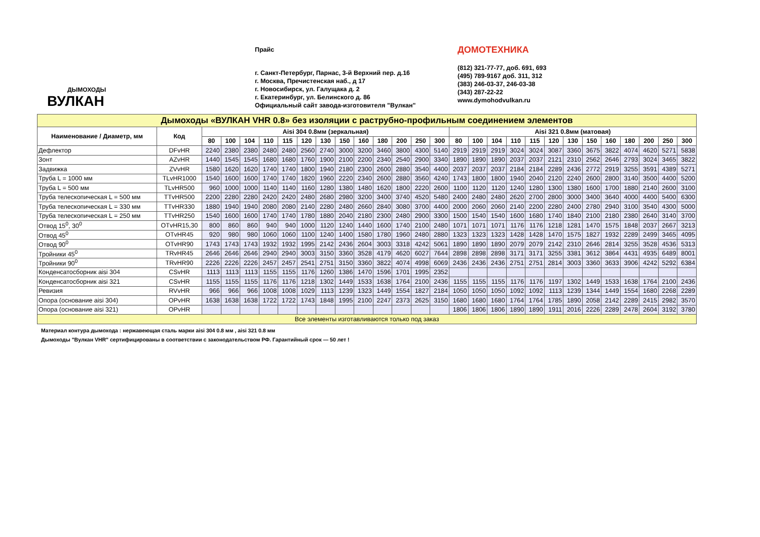ДЫМОХОДЫ
ВУЛКАН
Прайс
г. Санкт-Петербург, Парнас, 3-й Верхний пер. д.16
г. Москва, Пречистенская наб., д 17
г. Новосибирск, ул. Галущака д. 2
г. Екатеринбург, ул. Белинского д. 86
Официальный сайт завода-изготовителя "Вулкан"
ДОМОТЕХНИКА
(812) 321-77-77, доб. 691, 693
(495) 789-9167 доб. 311, 312
(383) 246-03-37, 246-03-38
(343) 287-22-22
www.dymohodvulkan.ru
| Дымоходы «ВУЛКАН VHR 0.8» без изоляции с раструбно-профильным соединением элементов | | | | | | | | | | | | | | | | | | | | | | | | | | | |
| --- | --- | --- | --- | --- | --- | --- | --- | --- | --- | --- | --- | --- | --- | --- | --- | --- | --- | --- | --- | --- | --- | --- | --- | --- | --- | --- | --- |
| Наименование / Диаметр, мм | Код | Aisi 304 0.8мм (зеркальная) | | | | | | | | | | | | | Aisi 321 0.8мм (матовая) | | | | | | | | | | | | |
| | | 80 | 100 | 104 | 110 | 115 | 120 | 130 | 150 | 160 | 180 | 200 | 250 | 300 | 80 | 100 | 104 | 110 | 115 | 120 | 130 | 150 | 160 | 180 | 200 | 250 | 300 |
| Дефлектор | DFvHR | 2240 | 2380 | 2380 | 2480 | 2480 | 2560 | 2740 | 3000 | 3200 | 3460 | 3800 | 4300 | 5140 | 2919 | 2919 | 2919 | 3024 | 3024 | 3087 | 3360 | 3675 | 3822 | 4074 | 4620 | 5271 | 5838 |
| Зонт | AZvHR | 1440 | 1545 | 1545 | 1680 | 1680 | 1760 | 1900 | 2100 | 2200 | 2340 | 2540 | 2900 | 3340 | 1890 | 1890 | 1890 | 2037 | 2037 | 2121 | 2310 | 2562 | 2646 | 2793 | 3024 | 3465 | 3822 |
| Задвижка | ZVvHR | 1580 | 1620 | 1620 | 1740 | 1740 | 1800 | 1940 | 2180 | 2300 | 2600 | 2880 | 3540 | 4400 | 2037 | 2037 | 2037 | 2184 | 2184 | 2289 | 2436 | 2772 | 2919 | 3255 | 3591 | 4389 | 5271 |
| Труба L = 1000 мм | TLvHR1000 | 1540 | 1600 | 1600 | 1740 | 1740 | 1820 | 1960 | 2220 | 2340 | 2600 | 2880 | 3560 | 4240 | 1743 | 1800 | 1800 | 1940 | 2040 | 2120 | 2240 | 2600 | 2800 | 3140 | 3500 | 4400 | 5200 |
| Труба L = 500 мм | TLvHR500 | 960 | 1000 | 1000 | 1140 | 1140 | 1160 | 1280 | 1380 | 1480 | 1620 | 1800 | 2220 | 2600 | 1100 | 1120 | 1120 | 1240 | 1280 | 1300 | 1380 | 1600 | 1700 | 1880 | 2140 | 2600 | 3100 |
| Труба телескопическая L = 500 мм | TTvHR500 | 2200 | 2280 | 2280 | 2420 | 2420 | 2480 | 2680 | 2980 | 3200 | 3400 | 3740 | 4520 | 5480 | 2400 | 2480 | 2480 | 2620 | 2700 | 2800 | 3000 | 3400 | 3640 | 4000 | 4400 | 5400 | 6300 |
| Труба телескопическая L = 330 мм | TTvHR330 | 1880 | 1940 | 1940 | 2080 | 2080 | 2140 | 2280 | 2480 | 2660 | 2840 | 3080 | 3700 | 4400 | 2000 | 2060 | 2060 | 2140 | 2200 | 2280 | 2400 | 2780 | 2940 | 3100 | 3540 | 4300 | 5000 |
| Труба телескопическая L = 250 мм | TTvHR250 | 1540 | 1600 | 1600 | 1740 | 1740 | 1780 | 1880 | 2040 | 2180 | 2300 | 2480 | 2900 | 3300 | 1500 | 1540 | 1540 | 1600 | 1680 | 1740 | 1840 | 2100 | 2180 | 2380 | 2640 | 3140 | 3700 |
| Отвод 15<sup>0</sup>, 30<sup>0</sup> | OTvHR15,30 | 800 | 860 | 860 | 940 | 940 | 1000 | 1120 | 1240 | 1440 | 1600 | 1740 | 2100 | 2480 | 1071 | 1071 | 1071 | 1176 | 1176 | 1218 | 1281 | 1470 | 1575 | 1848 | 2037 | 2667 | 3213 |
| Отвод 45<sup>0</sup> | OTvHR45 | 920 | 980 | 980 | 1060 | 1060 | 1100 | 1240 | 1400 | 1580 | 1780 | 1960 | 2480 | 2880 | 1323 | 1323 | 1323 | 1428 | 1428 | 1470 | 1575 | 1827 | 1932 | 2289 | 2499 | 3465 | 4095 |
| Отвод 90<sup>0</sup> | OTvHR90 | 1743 | 1743 | 1743 | 1932 | 1932 | 1995 | 2142 | 2436 | 2604 | 3003 | 3318 | 4242 | 5061 | 1890 | 1890 | 1890 | 2079 | 2079 | 2142 | 2310 | 2646 | 2814 | 3255 | 3528 | 4536 | 5313 |
| Тройники 45<sup>0</sup> | TRvHR45 | 2646 | 2646 | 2646 | 2940 | 2940 | 3003 | 3150 | 3360 | 3528 | 4179 | 4620 | 6027 | 7644 | 2898 | 2898 | 2898 | 3171 | 3171 | 3255 | 3381 | 3612 | 3864 | 4431 | 4935 | 6489 | 8001 |
| Тройники 90<sup>0</sup> | TRvHR90 | 2226 | 2226 | 2226 | 2457 | 2457 | 2541 | 2751 | 3150 | 3360 | 3822 | 4074 | 4998 | 6069 | 2436 | 2436 | 2436 | 2751 | 2751 | 2814 | 3003 | 3360 | 3633 | 3906 | 4242 | 5292 | 6384 |
| Конденсатосборник aisi 304 | CSvHR | 1113 | 1113 | 1113 | 1155 | 1155 | 1176 | 1260 | 1386 | 1470 | 1596 | 1701 | 1995 | 2352 | | | | | | | | | | | | | |
| Конденсатосборник aisi 321 | CSvHR | 1155 | 1155 | 1155 | 1176 | 1176 | 1218 | 1302 | 1449 | 1533 | 1638 | 1764 | 2100 | 2436 | 1155 | 1155 | 1155 | 1176 | 1176 | 1197 | 1302 | 1449 | 1533 | 1638 | 1764 | 2100 | 2436 |
| Ревизия | RVvHR | 966 | 966 | 966 | 1008 | 1008 | 1029 | 1113 | 1239 | 1323 | 1449 | 1554 | 1827 | 2184 | 1050 | 1050 | 1050 | 1092 | 1092 | 1113 | 1239 | 1344 | 1449 | 1554 | 1680 | 2268 | 2289 |
| Опора (основание aisi 304) | OPvHR | 1638 | 1638 | 1638 | 1722 | 1722 | 1743 | 1848 | 1995 | 2100 | 2247 | 2373 | 2625 | 3150 | 1680 | 1680 | 1680 | 1764 | 1764 | 1785 | 1890 | 2058 | 2142 | 2289 | 2415 | 2982 | 3570 |
| Опора (основание aisi 321) | OPvHR | | | | | | | | | | | | | | 1806 | 1806 | 1806 | 1890 | 1890 | 1911 | 2016 | 2226 | 2289 | 2478 | 2604 | 3192 | 3780 |
| Все элементы изготавливаются только под заказ | | | | | | | | | | | | | | | | | | | | | | | | | | | |
Материал контура дымохода : нержавеющая сталь марки aisi 304 0.8 мм , aisi 321 0.8 мм
Дымоходы "Вулкан VHR" сертифицированы в соответствии с законодательством РФ. Гарантийный срок — 50 лет !